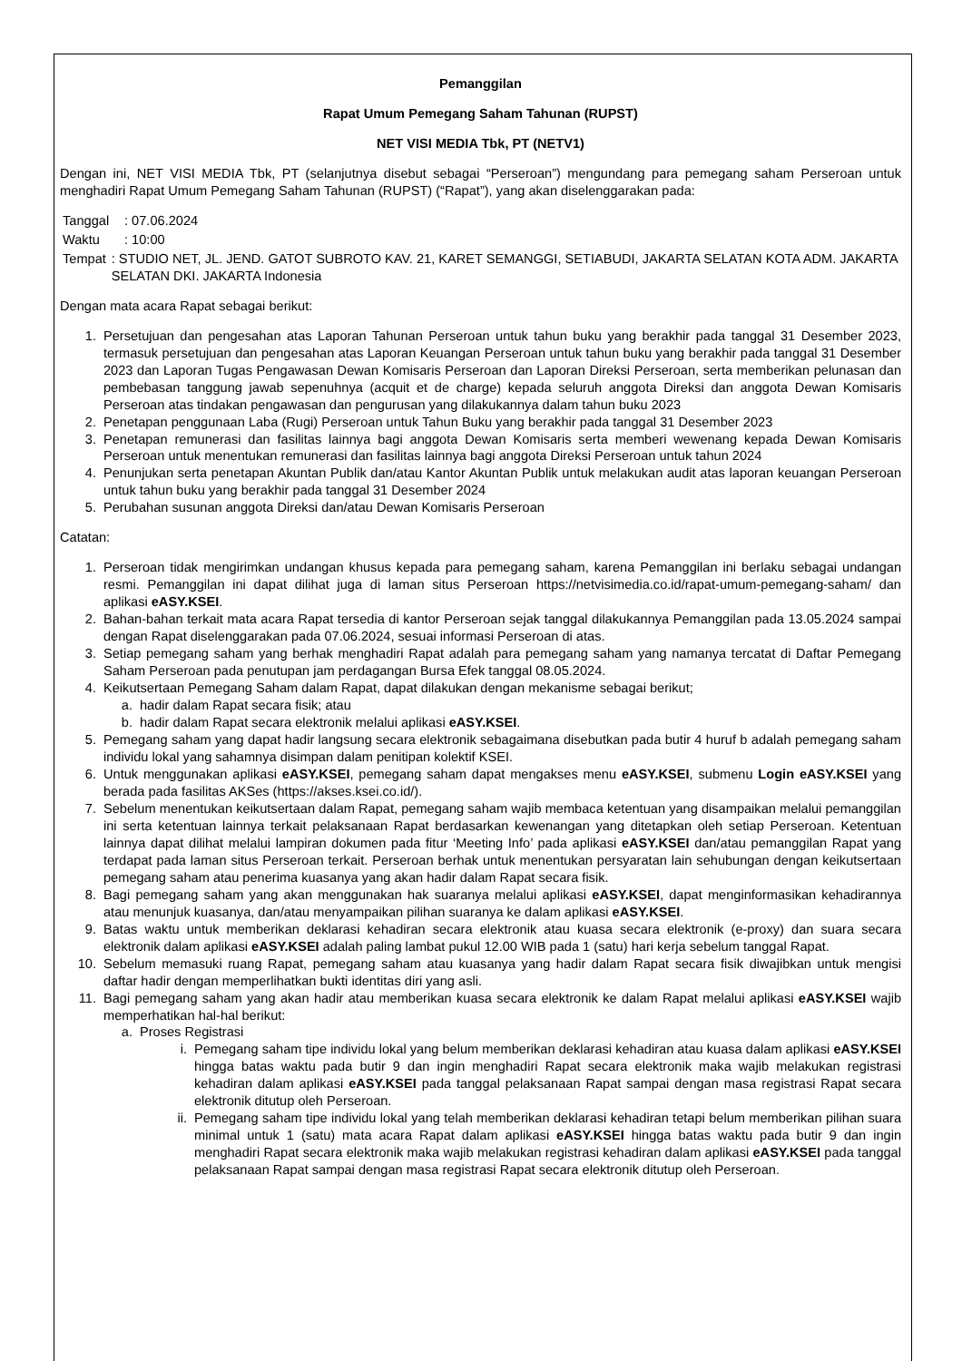Pemanggilan
Rapat Umum Pemegang Saham Tahunan (RUPST)
NET VISI MEDIA Tbk, PT (NETV1)
Dengan ini, NET VISI MEDIA Tbk, PT (selanjutnya disebut sebagai “Perseroan”) mengundang para pemegang saham Perseroan untuk menghadiri Rapat Umum Pemegang Saham Tahunan (RUPST) (“Rapat”), yang akan diselenggarakan pada:
Tanggal: 07.06.2024
Waktu: 10:00
Tempat: STUDIO NET, JL. JEND. GATOT SUBROTO KAV. 21, KARET SEMANGGI, SETIABUDI, JAKARTA SELATAN KOTA ADM. JAKARTA SELATAN DKI. JAKARTA Indonesia
Dengan mata acara Rapat sebagai berikut:
1. Persetujuan dan pengesahan atas Laporan Tahunan Perseroan untuk tahun buku yang berakhir pada tanggal 31 Desember 2023, termasuk persetujuan dan pengesahan atas Laporan Keuangan Perseroan untuk tahun buku yang berakhir pada tanggal 31 Desember 2023 dan Laporan Tugas Pengawasan Dewan Komisaris Perseroan dan Laporan Direksi Perseroan, serta memberikan pelunasan dan pembebasan tanggung jawab sepenuhnya (acquit et de charge) kepada seluruh anggota Direksi dan anggota Dewan Komisaris Perseroan atas tindakan pengawasan dan pengurusan yang dilakukannya dalam tahun buku 2023
2. Penetapan penggunaan Laba (Rugi) Perseroan untuk Tahun Buku yang berakhir pada tanggal 31 Desember 2023
3. Penetapan remunerasi dan fasilitas lainnya bagi anggota Dewan Komisaris serta memberi wewenang kepada Dewan Komisaris Perseroan untuk menentukan remunerasi dan fasilitas lainnya bagi anggota Direksi Perseroan untuk tahun 2024
4. Penunjukan serta penetapan Akuntan Publik dan/atau Kantor Akuntan Publik untuk melakukan audit atas laporan keuangan Perseroan untuk tahun buku yang berakhir pada tanggal 31 Desember 2024
5. Perubahan susunan anggota Direksi dan/atau Dewan Komisaris Perseroan
Catatan:
1. Perseroan tidak mengirimkan undangan khusus kepada para pemegang saham, karena Pemanggilan ini berlaku sebagai undangan resmi. Pemanggilan ini dapat dilihat juga di laman situs Perseroan https://netvisimedia.co.id/rapat-umum-pemegang-saham/ dan aplikasi eASY.KSEI.
2. Bahan-bahan terkait mata acara Rapat tersedia di kantor Perseroan sejak tanggal dilakukannya Pemanggilan pada 13.05.2024 sampai dengan Rapat diselenggarakan pada 07.06.2024, sesuai informasi Perseroan di atas.
3. Setiap pemegang saham yang berhak menghadiri Rapat adalah para pemegang saham yang namanya tercatat di Daftar Pemegang Saham Perseroan pada penutupan jam perdagangan Bursa Efek tanggal 08.05.2024.
4. Keikutsertaan Pemegang Saham dalam Rapat, dapat dilakukan dengan mekanisme sebagai berikut;
a. hadir dalam Rapat secara fisik; atau
b. hadir dalam Rapat secara elektronik melalui aplikasi eASY.KSEI.
5. Pemegang saham yang dapat hadir langsung secara elektronik sebagaimana disebutkan pada butir 4 huruf b adalah pemegang saham individu lokal yang sahamnya disimpan dalam penitipan kolektif KSEI.
6. Untuk menggunakan aplikasi eASY.KSEI, pemegang saham dapat mengakses menu eASY.KSEI, submenu Login eASY.KSEI yang berada pada fasilitas AKSes (https://akses.ksei.co.id/).
7. Sebelum menentukan keikutsertaan dalam Rapat, pemegang saham wajib membaca ketentuan yang disampaikan melalui pemanggilan ini serta ketentuan lainnya terkait pelaksanaan Rapat berdasarkan kewenangan yang ditetapkan oleh setiap Perseroan. Ketentuan lainnya dapat dilihat melalui lampiran dokumen pada fitur ‘Meeting Info’ pada aplikasi eASY.KSEI dan/atau pemanggilan Rapat yang terdapat pada laman situs Perseroan terkait. Perseroan berhak untuk menentukan persyaratan lain sehubungan dengan keikutsertaan pemegang saham atau penerima kuasanya yang akan hadir dalam Rapat secara fisik.
8. Bagi pemegang saham yang akan menggunakan hak suaranya melalui aplikasi eASY.KSEI, dapat menginformasikan kehadirannya atau menunjuk kuasanya, dan/atau menyampaikan pilihan suaranya ke dalam aplikasi eASY.KSEI.
9. Batas waktu untuk memberikan deklarasi kehadiran secara elektronik atau kuasa secara elektronik (e-proxy) dan suara secara elektronik dalam aplikasi eASY.KSEI adalah paling lambat pukul 12.00 WIB pada 1 (satu) hari kerja sebelum tanggal Rapat.
10. Sebelum memasuki ruang Rapat, pemegang saham atau kuasanya yang hadir dalam Rapat secara fisik diwajibkan untuk mengisi daftar hadir dengan memperlihatkan bukti identitas diri yang asli.
11. Bagi pemegang saham yang akan hadir atau memberikan kuasa secara elektronik ke dalam Rapat melalui aplikasi eASY.KSEI wajib memperhatikan hal-hal berikut:
a. Proses Registrasi
i. Pemegang saham tipe individu lokal yang belum memberikan deklarasi kehadiran atau kuasa dalam aplikasi eASY.KSEI hingga batas waktu pada butir 9 dan ingin menghadiri Rapat secara elektronik maka wajib melakukan registrasi kehadiran dalam aplikasi eASY.KSEI pada tanggal pelaksanaan Rapat sampai dengan masa registrasi Rapat secara elektronik ditutup oleh Perseroan.
ii. Pemegang saham tipe individu lokal yang telah memberikan deklarasi kehadiran tetapi belum memberikan pilihan suara minimal untuk 1 (satu) mata acara Rapat dalam aplikasi eASY.KSEI hingga batas waktu pada butir 9 dan ingin menghadiri Rapat secara elektronik maka wajib melakukan registrasi kehadiran dalam aplikasi eASY.KSEI pada tanggal pelaksanaan Rapat sampai dengan masa registrasi Rapat secara elektronik ditutup oleh Perseroan.